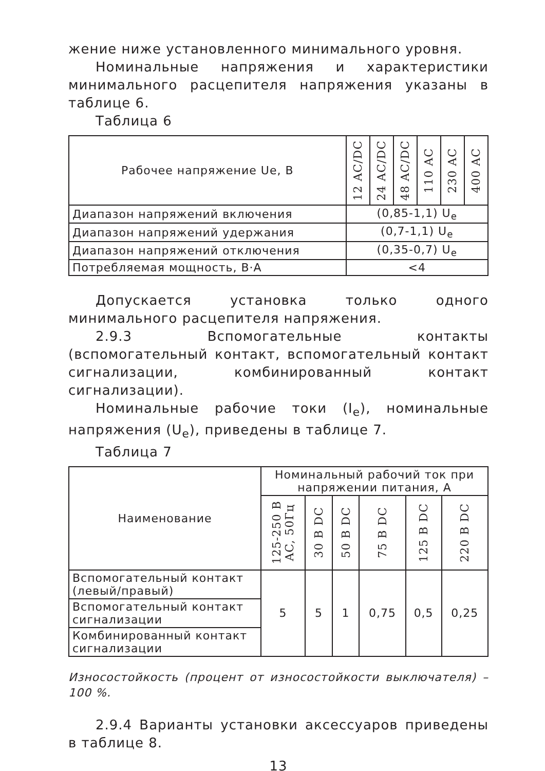жение ниже установленного минимального уровня.
Номинальные напряжения и характеристики минимального расцепителя напряжения указаны в таблице 6.
Таблица 6
| Рабочее напряжение Ue, В | 12 AC/DC | 24 AC/DC | 48 AC/DC | 110 AC | 230 AC | 400 AC |
| --- | --- | --- | --- | --- | --- | --- |
| Диапазон напряжений включения | (0,85-1,1) U<sub>e</sub> | | | | | |
| Диапазон напряжений удержания | (0,7-1,1) U<sub>e</sub> | | | | | |
| Диапазон напряжений отключения | (0,35-0,7) U<sub>e</sub> | | | | | |
| Потребляемая мощность, В·А | <4 | | | | | |
Допускается установка только одного минимального расцепителя напряжения.
2.9.3 Вспомогательные контакты (вспомогательный контакт, вспомогательный контакт сигнализации, комбинированный контакт сигнализации).
Номинальные рабочие токи (I<sub>e</sub>), номинальные напряжения (U<sub>e</sub>), приведены в таблице 7.
Таблица 7
| Наименование | Номинальный рабочий ток при напряжении питания, А | | | | | |
| --- | --- | --- | --- | --- | --- | --- |
| | 125-250 В AC, 50Гц | 30 В DC | 50 В DC | 75 В DC | 125 В DC | 220 В DC |
| Вспомогательный контакт (левый/правый) | 5 | 5 | 1 | 0,75 | 0,5 | 0,25 |
| Вспомогательный контакт сигнализации | | | | | | |
| Комбинированный контакт сигнализации | | | | | | |
Износостойкость (процент от износостойкости выключателя) – 100 %.
2.9.4 Варианты установки аксессуаров приведены в таблице 8.
13